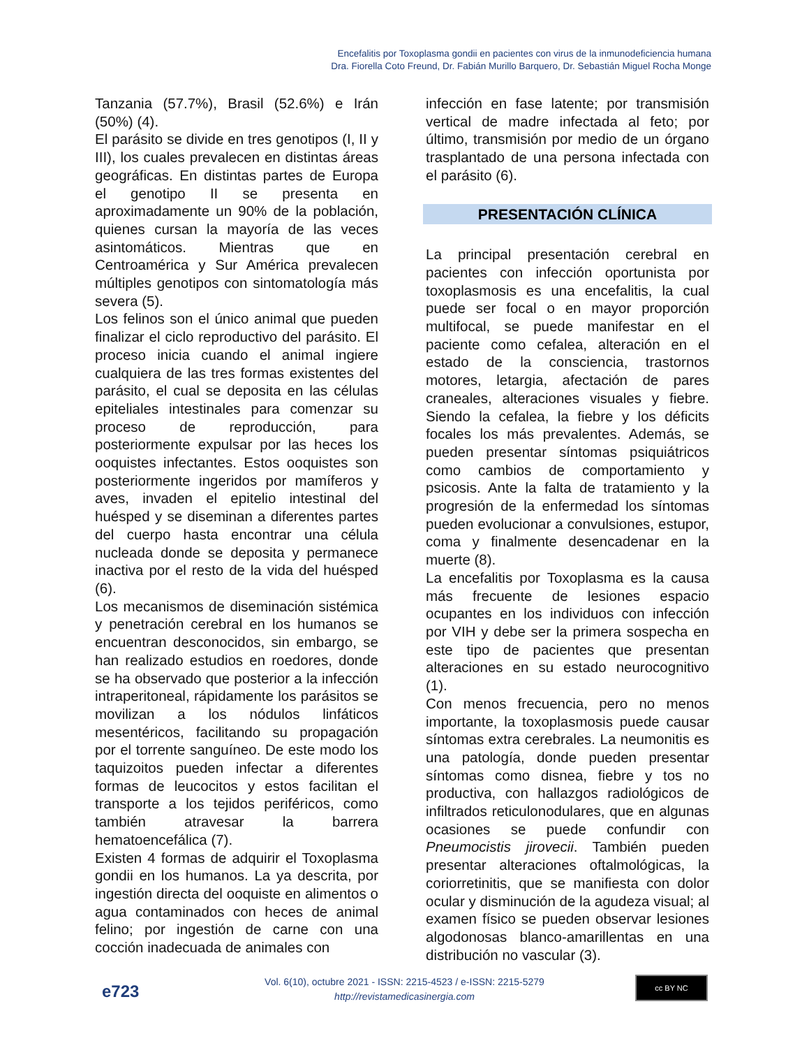Encefalitis por Toxoplasma gondii en pacientes con virus de la inmunodeficiencia humana
Dra. Fiorella Coto Freund, Dr. Fabián Murillo Barquero, Dr. Sebastián Miguel Rocha Monge
Tanzania (57.7%), Brasil (52.6%) e Irán (50%) (4).
El parásito se divide en tres genotipos (I, II y III), los cuales prevalecen en distintas áreas geográficas. En distintas partes de Europa el genotipo II se presenta en aproximadamente un 90% de la población, quienes cursan la mayoría de las veces asintomáticos. Mientras que en Centroamérica y Sur América prevalecen múltiples genotipos con sintomatología más severa (5).
Los felinos son el único animal que pueden finalizar el ciclo reproductivo del parásito. El proceso inicia cuando el animal ingiere cualquiera de las tres formas existentes del parásito, el cual se deposita en las células epiteliales intestinales para comenzar su proceso de reproducción, para posteriormente expulsar por las heces los ooquistes infectantes. Estos ooquistes son posteriormente ingeridos por mamíferos y aves, invaden el epitelio intestinal del huésped y se diseminan a diferentes partes del cuerpo hasta encontrar una célula nucleada donde se deposita y permanece inactiva por el resto de la vida del huésped (6).
Los mecanismos de diseminación sistémica y penetración cerebral en los humanos se encuentran desconocidos, sin embargo, se han realizado estudios en roedores, donde se ha observado que posterior a la infección intraperitoneal, rápidamente los parásitos se movilizan a los nódulos linfáticos mesentéricos, facilitando su propagación por el torrente sanguíneo. De este modo los taquizoitos pueden infectar a diferentes formas de leucocitos y estos facilitan el transporte a los tejidos periféricos, como también atravesar la barrera hematoencefálica (7).
Existen 4 formas de adquirir el Toxoplasma gondii en los humanos. La ya descrita, por ingestión directa del ooquiste en alimentos o agua contaminados con heces de animal felino; por ingestión de carne con una cocción inadecuada de animales con
infección en fase latente; por transmisión vertical de madre infectada al feto; por último, transmisión por medio de un órgano trasplantado de una persona infectada con el parásito (6).
PRESENTACIÓN CLÍNICA
La principal presentación cerebral en pacientes con infección oportunista por toxoplasmosis es una encefalitis, la cual puede ser focal o en mayor proporción multifocal, se puede manifestar en el paciente como cefalea, alteración en el estado de la consciencia, trastornos motores, letargia, afectación de pares craneales, alteraciones visuales y fiebre. Siendo la cefalea, la fiebre y los déficits focales los más prevalentes. Además, se pueden presentar síntomas psiquiátricos como cambios de comportamiento y psicosis. Ante la falta de tratamiento y la progresión de la enfermedad los síntomas pueden evolucionar a convulsiones, estupor, coma y finalmente desencadenar en la muerte (8).
La encefalitis por Toxoplasma es la causa más frecuente de lesiones espacio ocupantes en los individuos con infección por VIH y debe ser la primera sospecha en este tipo de pacientes que presentan alteraciones en su estado neurocognitivo (1).
Con menos frecuencia, pero no menos importante, la toxoplasmosis puede causar síntomas extra cerebrales. La neumonitis es una patología, donde pueden presentar síntomas como disnea, fiebre y tos no productiva, con hallazgos radiológicos de infiltrados reticulonodulares, que en algunas ocasiones se puede confundir con Pneumocistis jirovecii. También pueden presentar alteraciones oftalmológicas, la coriorretinitis, que se manifiesta con dolor ocular y disminución de la agudeza visual; al examen físico se pueden observar lesiones algodonosas blanco-amarillentas en una distribución no vascular (3).
e723
Vol. 6(10), octubre 2021 - ISSN: 2215-4523 / e-ISSN: 2215-5279
http://revistamedicasinergia.com
cc BY NC